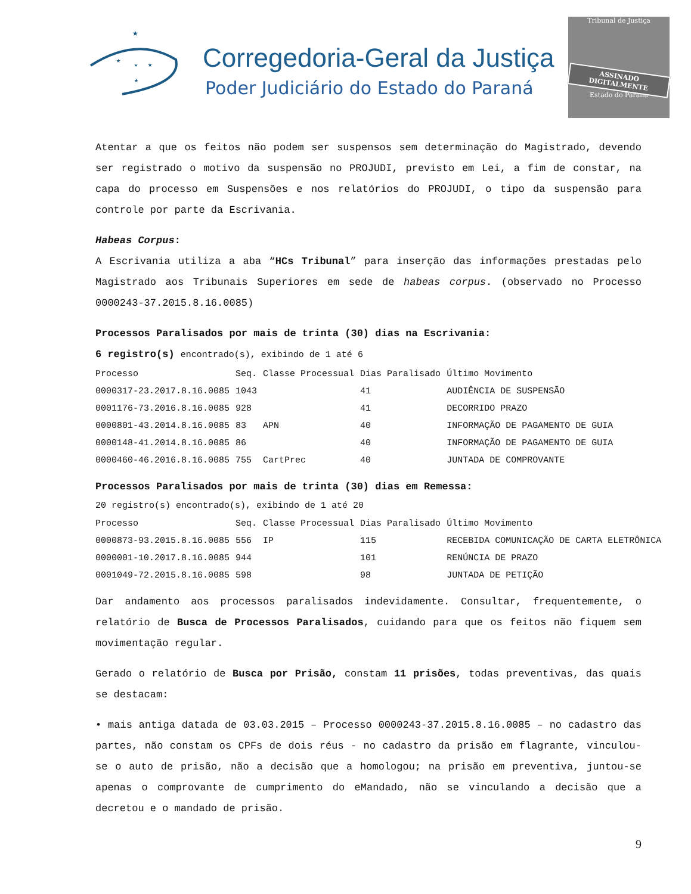★
★
★
★
★
Corregedoria-Geral da Justiça
Poder Judiciário do Estado do Paraná
Tribunal de Justiça
ASSINADO DIGITALMENTE
Estado do Paraná
Atentar a que os feitos não podem ser suspensos sem determinação do Magistrado, devendo ser registrado o motivo da suspensão no PROJUDI, previsto em Lei, a fim de constar, na capa do processo em Suspensões e nos relatórios do PROJUDI, o tipo da suspensão para controle por parte da Escrivania.
Habeas Corpus:
A Escrivania utiliza a aba “HCs Tribunal” para inserção das informações prestadas pelo Magistrado aos Tribunais Superiores em sede de habeas corpus. (observado no Processo 0000243-37.2015.8.16.0085)
Processos Paralisados por mais de trinta (30) dias na Escrivania:
6 registro(s) encontrado(s), exibindo de 1 até 6
| Processo | Seq. | Classe Processual | Dias Paralisado | Último Movimento |
| --- | --- | --- | --- | --- |
| 0000317-23.2017.8.16.0085 | 1043 | | 41 | AUDIÊNCIA DE SUSPENSÃO |
| 0001176-73.2016.8.16.0085 | 928 | | 41 | DECORRIDO PRAZO |
| 0000801-43.2014.8.16.0085 | 83 | APN | 40 | INFORMAÇÃO DE PAGAMENTO DE GUIA |
| 0000148-41.2014.8.16.0085 | 86 | | 40 | INFORMAÇÃO DE PAGAMENTO DE GUIA |
| 0000460-46.2016.8.16.0085 | 755 | CartPrec | 40 | JUNTADA DE COMPROVANTE |
Processos Paralisados por mais de trinta (30) dias em Remessa:
20 registro(s) encontrado(s), exibindo de 1 até 20
| Processo | Seq. | Classe Processual | Dias Paralisado | Último Movimento |
| --- | --- | --- | --- | --- |
| 0000873-93.2015.8.16.0085 | 556 | IP | 115 | RECEBIDA COMUNICAÇÃO DE CARTA ELETRÔNICA |
| 0000001-10.2017.8.16.0085 | 944 | | 101 | RENÚNCIA DE PRAZO |
| 0001049-72.2015.8.16.0085 | 598 | | 98 | JUNTADA DE PETIÇÃO |
Dar andamento aos processos paralisados indevidamente. Consultar, frequentemente, o relatório de Busca de Processos Paralisados, cuidando para que os feitos não fiquem sem movimentação regular.
Gerado o relatório de Busca por Prisão, constam 11 prisões, todas preventivas, das quais se destacam:
• mais antiga datada de 03.03.2015 – Processo 0000243-37.2015.8.16.0085 – no cadastro das partes, não constam os CPFs de dois réus - no cadastro da prisão em flagrante, vinculou-se o auto de prisão, não a decisão que a homologou; na prisão em preventiva, juntou-se apenas o comprovante de cumprimento do eMandado, não se vinculando a decisão que a decretou e o mandado de prisão.
9